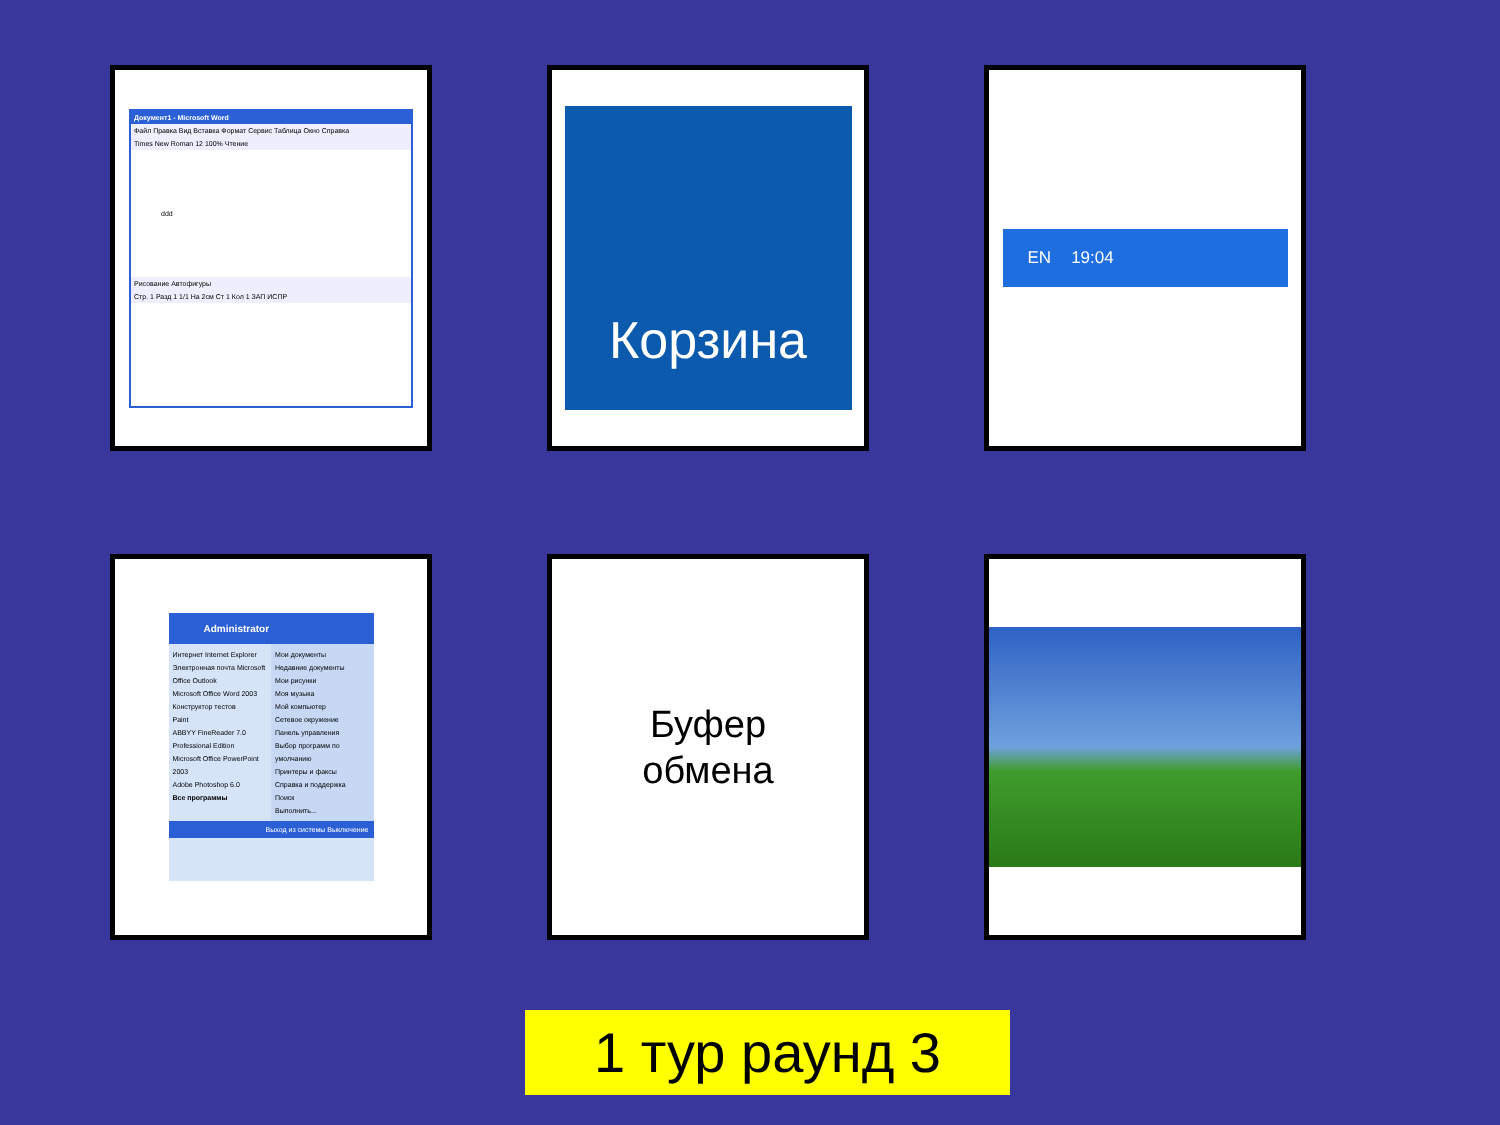Документ1 - Microsoft Word
Файл Правка Вид Вставка Формат Сервис Таблица Окно Справка
Times New Roman 12 100% Чтение
ddd
Рисование Автофигуры
Стр. 1 Разд 1 1/1 На 2см Ст 1 Кол 1 ЗАП ИСПР
Корзина
EN 19:04
Administrator
Интернет Internet Explorer
Электронная почта Microsoft Office Outlook
Microsoft Office Word 2003
Конструктор тестов
Paint
ABBYY FineReader 7.0 Professional Edition
Microsoft Office PowerPoint 2003
Adobe Photoshop 6.0
Все программы
Мои документы
Недавние документы
Мои рисунки
Моя музыка
Мой компьютер
Сетевое окружение
Панель управления
Выбор программ по умолчанию
Принтеры и факсы
Справка и поддержка
Поиск
Выполнить...
Выход из системы Выключение
Буфер
обмена
1 тур раунд 3